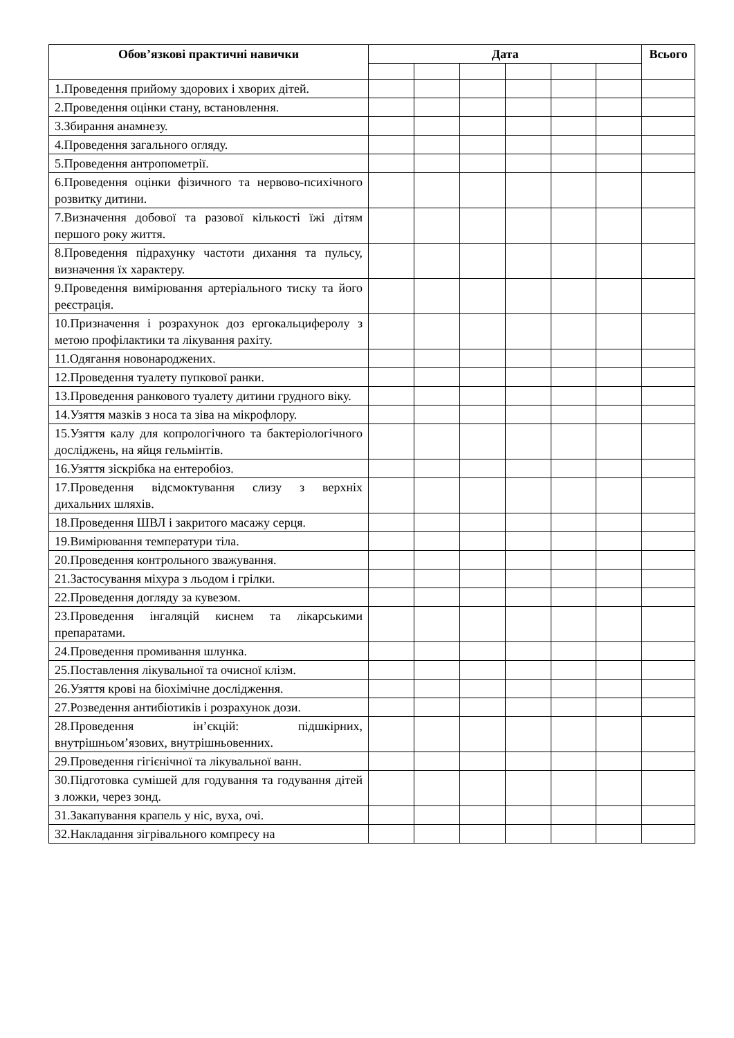| Обов’язкові практичні навички | Дата | | | | | | Всього |
| --- | --- | --- | --- | --- | --- | --- | --- |
| 1.Проведення прийому здорових і хворих дітей. | | | | | | | |
| 2.Проведення оцінки стану, встановлення. | | | | | | | |
| 3.Збирання анамнезу. | | | | | | | |
| 4.Проведення загального огляду. | | | | | | | |
| 5.Проведення антропометрії. | | | | | | | |
| 6.Проведення оцінки фізичного та нервово-психічного розвитку дитини. | | | | | | | |
| 7.Визначення добової та разової кількості їжі дітям першого року життя. | | | | | | | |
| 8.Проведення підрахунку частоти дихання та пульсу, визначення їх характеру. | | | | | | | |
| 9.Проведення вимірювання артеріального тиску та його реєстрація. | | | | | | | |
| 10.Призначення і розрахунок доз ергокальциферолу з метою профілактики та лікування рахіту. | | | | | | | |
| 11.Одягання новонароджених. | | | | | | | |
| 12.Проведення туалету пупкової ранки. | | | | | | | |
| 13.Проведення ранкового туалету дитини грудного віку. | | | | | | | |
| 14.Узяття мазків з носа та зіва на мікрофлору. | | | | | | | |
| 15.Узяття калу для копрологічного та бактеріологічного досліджень, на яйця гельмінтів. | | | | | | | |
| 16.Узяття зіскрібка на ентеробіоз. | | | | | | | |
| 17.Проведення відсмоктування слизу з верхніх дихальних шляхів. | | | | | | | |
| 18.Проведення ШВЛ і закритого масажу серця. | | | | | | | |
| 19.Вимірювання температури тіла. | | | | | | | |
| 20.Проведення контрольного зважування. | | | | | | | |
| 21.Застосування міхура з льодом і грілки. | | | | | | | |
| 22.Проведення догляду за кувезом. | | | | | | | |
| 23.Проведення інгаляцій киснем та лікарськими препаратами. | | | | | | | |
| 24.Проведення промивання шлунка. | | | | | | | |
| 25.Поставлення лікувальної та очисної клізм. | | | | | | | |
| 26.Узяття крові на біохімічне дослідження. | | | | | | | |
| 27.Розведення антибіотиків і розрахунок дози. | | | | | | | |
| 28.Проведення ін’єкцій: підшкірних, внутрішньом’язових, внутрішньовенних. | | | | | | | |
| 29.Проведення гігієнічної та лікувальної ванн. | | | | | | | |
| 30.Підготовка сумішей для годування та годування дітей з ложки, через зонд. | | | | | | | |
| 31.Закапування крапель у ніс, вуха, очі. | | | | | | | |
| 32.Накладання зігрівального компресу на | | | | | | | |